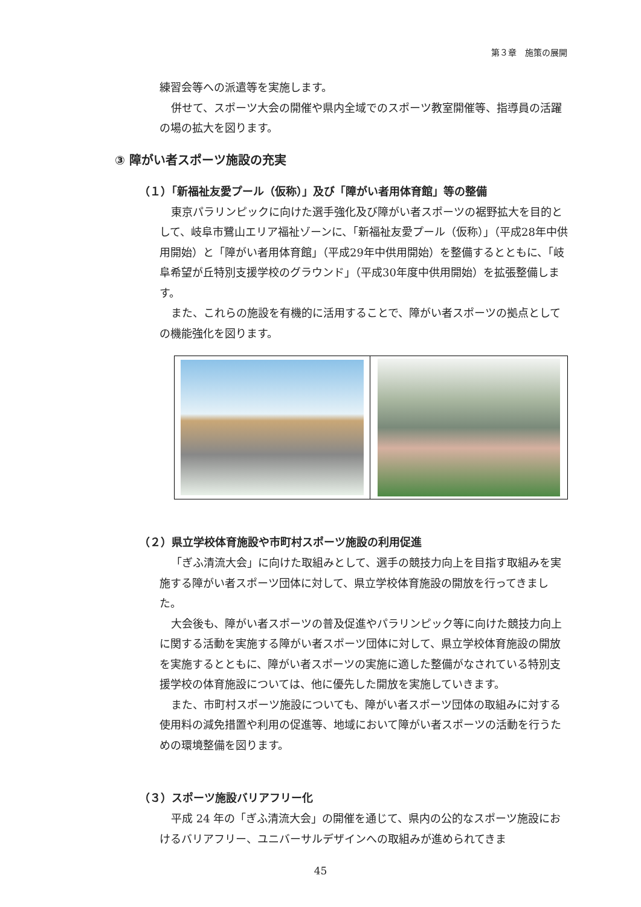第３章　施策の展開
練習会等への派遣等を実施します。
併せて、スポーツ大会の開催や県内全域でのスポーツ教室開催等、指導員の活躍の場の拡大を図ります。
③ 障がい者スポーツ施設の充実
（１）「新福祉友愛プール（仮称）」及び「障がい者用体育館」等の整備
東京パラリンピックに向けた選手強化及び障がい者スポーツの裾野拡大を目的として、岐阜市鷺山エリア福祉ゾーンに、「新福祉友愛プール（仮称）」（平成28年中供用開始）と「障がい者用体育館」（平成29年中供用開始）を整備するとともに、「岐阜希望が丘特別支援学校のグラウンド」（平成30年度中供用開始）を拡張整備します。
また、これらの施設を有機的に活用することで、障がい者スポーツの拠点としての機能強化を図ります。
（２）県立学校体育施設や市町村スポーツ施設の利用促進
「ぎふ清流大会」に向けた取組みとして、選手の競技力向上を目指す取組みを実施する障がい者スポーツ団体に対して、県立学校体育施設の開放を行ってきました。
大会後も、障がい者スポーツの普及促進やパラリンピック等に向けた競技力向上に関する活動を実施する障がい者スポーツ団体に対して、県立学校体育施設の開放を実施するとともに、障がい者スポーツの実施に適した整備がなされている特別支援学校の体育施設については、他に優先した開放を実施していきます。
また、市町村スポーツ施設についても、障がい者スポーツ団体の取組みに対する使用料の減免措置や利用の促進等、地域において障がい者スポーツの活動を行うための環境整備を図ります。
（３）スポーツ施設バリアフリー化
平成 24 年の「ぎふ清流大会」の開催を通じて、県内の公的なスポーツ施設におけるバリアフリー、ユニバーサルデザインへの取組みが進められてきま
45